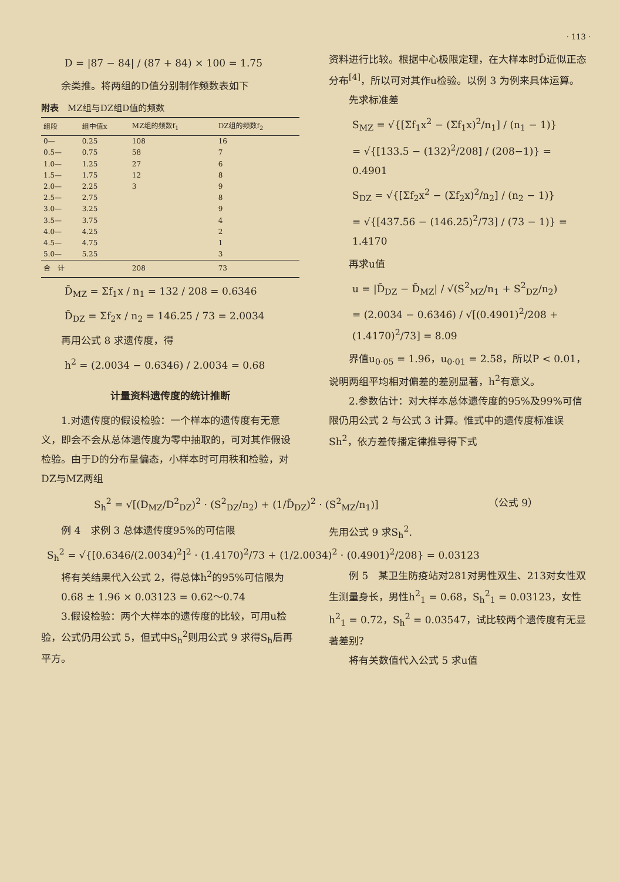· 113 ·
D = |87 − 84| / (87 + 84) × 100 = 1.75
余类推。将两组的D值分别制作频数表如下
附表　MZ组与DZ组D值的频数
| 组段 | 组中值x | MZ组的频数f<sub>1</sub> | DZ组的频数f<sub>2</sub> |
| --- | --- | --- | --- |
| 0— | 0.25 | 108 | 16 |
| 0.5— | 0.75 | 58 | 7 |
| 1.0— | 1.25 | 27 | 6 |
| 1.5— | 1.75 | 12 | 8 |
| 2.0— | 2.25 | 3 | 9 |
| 2.5— | 2.75 | | 8 |
| 3.0— | 3.25 | | 9 |
| 3.5— | 3.75 | | 4 |
| 4.0— | 4.25 | | 2 |
| 4.5— | 4.75 | | 1 |
| 5.0— | 5.25 | | 3 |
| 合 计 | | 208 | 73 |
D̄<sub>MZ</sub> = Σf<sub>1</sub>x / n<sub>1</sub> = 132 / 208 = 0.6346
D̄<sub>DZ</sub> = Σf<sub>2</sub>x / n<sub>2</sub> = 146.25 / 73 = 2.0034
再用公式 8 求遗传度，得
h<sup>2</sup> = (2.0034 − 0.6346) / 2.0034 = 0.68
计量资料遗传度的统计推断
1.对遗传度的假设检验：一个样本的遗传度有无意义，即会不会从总体遗传度为零中抽取的，可对其作假设检验。由于D的分布呈偏态，小样本时可用秩和检验，对DZ与MZ两组
资料进行比较。根据中心极限定理，在大样本时D̄近似正态分布<sup>[4]</sup>，所以可对其作u检验。以例 3 为例来具体运算。
先求标准差
S<sub>MZ</sub> = √{[Σf<sub>1</sub>x<sup>2</sup> − (Σf<sub>1</sub>x)<sup>2</sup>/n<sub>1</sub>] / (n<sub>1</sub> − 1)}
= √{[133.5 − (132)<sup>2</sup>/208] / (208−1)} = 0.4901
S<sub>DZ</sub> = √{[Σf<sub>2</sub>x<sup>2</sup> − (Σf<sub>2</sub>x)<sup>2</sup>/n<sub>2</sub>] / (n<sub>2</sub> − 1)}
= √{[437.56 − (146.25)<sup>2</sup>/73] / (73 − 1)} = 1.4170
再求u值
u = |D̄<sub>DZ</sub> − D̄<sub>MZ</sub>| / √(S<sup>2</sup><sub>MZ</sub>/n<sub>1</sub> + S<sup>2</sup><sub>DZ</sub>/n<sub>2</sub>)
= (2.0034 − 0.6346) / √[(0.4901)<sup>2</sup>/208 + (1.4170)<sup>2</sup>/73] = 8.09
界值u<sub>0·05</sub> = 1.96，u<sub>0·01</sub> = 2.58，所以P < 0.01，说明两组平均相对偏差的差别显著，h<sup>2</sup>有意义。
2.参数估计：对大样本总体遗传度的95%及99%可信限仍用公式 2 与公式 3 计算。惟式中的遗传度标准误Sh<sup>2</sup>，依方差传播定律推导得下式
S<sub>h</sub><sup>2</sup> = √[(D<sub>MZ</sub>/D<sup>2</sup><sub>DZ</sub>)<sup>2</sup> · (S<sup>2</sup><sub>DZ</sub>/n<sub>2</sub>) + (1/D̄<sub>DZ</sub>)<sup>2</sup> · (S<sup>2</sup><sub>MZ</sub>/n<sub>1</sub>)] （公式 9）
例 4　求例 3 总体遗传度95%的可信限 先用公式 9 求S<sub>h</sub><sup>2</sup>.
S<sub>h</sub><sup>2</sup> = √{[0.6346/(2.0034)<sup>2</sup>]<sup>2</sup> · (1.4170)<sup>2</sup>/73 + (1/2.0034)<sup>2</sup> · (0.4901)<sup>2</sup>/208} = 0.03123
将有关结果代入公式 2，得总体h<sup>2</sup>的95%可信限为
0.68 ± 1.96 × 0.03123 = 0.62～0.74
3.假设检验：两个大样本的遗传度的比较，可用u检验，公式仍用公式 5，但式中S<sub>h</sub><sup>2</sup>则用公式 9 求得S<sub>h</sub>后再平方。
例 5　某卫生防疫站对281对男性双生、213对女性双生测量身长，男性h<sup>2</sup><sub>1</sub> = 0.68，S<sub>h</sub><sup>2</sup><sub>1</sub> = 0.03123，女性h<sup>2</sup><sub>1</sub> = 0.72，S<sub>h</sub><sup>2</sup> = 0.03547，试比较两个遗传度有无显著差别？
将有关数值代入公式 5 求u值